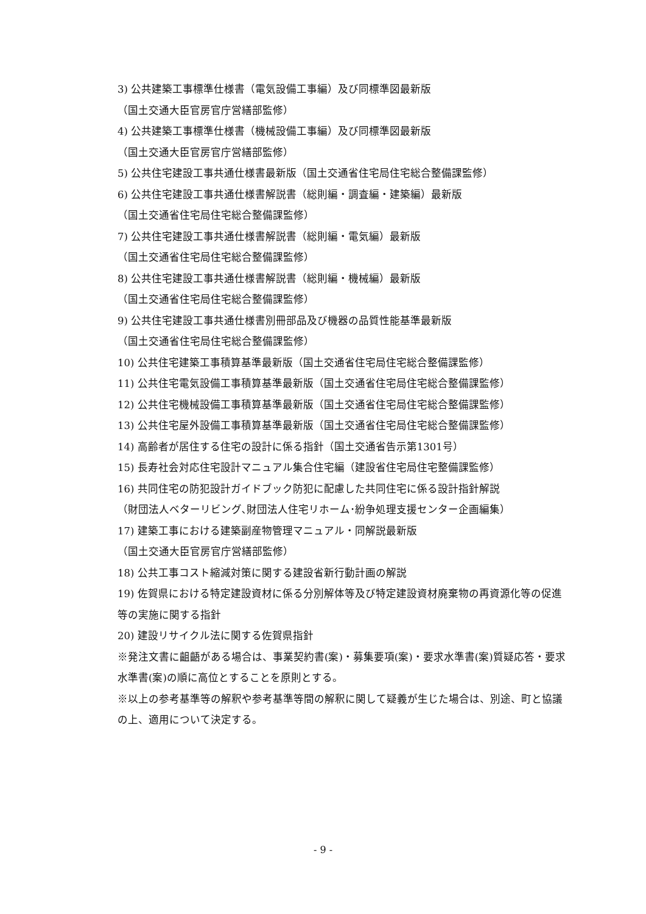3) 公共建築工事標準仕様書（電気設備工事編）及び同標準図最新版
（国土交通大臣官房官庁営繕部監修）
4) 公共建築工事標準仕様書（機械設備工事編）及び同標準図最新版
（国土交通大臣官房官庁営繕部監修）
5) 公共住宅建設工事共通仕様書最新版（国土交通省住宅局住宅総合整備課監修）
6) 公共住宅建設工事共通仕様書解説書（総則編・調査編・建築編）最新版
（国土交通省住宅局住宅総合整備課監修）
7) 公共住宅建設工事共通仕様書解説書（総則編・電気編）最新版
（国土交通省住宅局住宅総合整備課監修）
8) 公共住宅建設工事共通仕様書解説書（総則編・機械編）最新版
（国土交通省住宅局住宅総合整備課監修）
9) 公共住宅建設工事共通仕様書別冊部品及び機器の品質性能基準最新版
（国土交通省住宅局住宅総合整備課監修）
10) 公共住宅建築工事積算基準最新版（国土交通省住宅局住宅総合整備課監修）
11) 公共住宅電気設備工事積算基準最新版（国土交通省住宅局住宅総合整備課監修）
12) 公共住宅機械設備工事積算基準最新版（国土交通省住宅局住宅総合整備課監修）
13) 公共住宅屋外設備工事積算基準最新版（国土交通省住宅局住宅総合整備課監修）
14) 高齢者が居住する住宅の設計に係る指針（国土交通省告示第1301号）
15) 長寿社会対応住宅設計マニュアル集合住宅編（建設省住宅局住宅整備課監修）
16) 共同住宅の防犯設計ガイドブック防犯に配慮した共同住宅に係る設計指針解説
（財団法人ベターリビング､財団法人住宅リホーム･紛争処理支援センター企画編集）
17) 建築工事における建築副産物管理マニュアル・同解説最新版
（国土交通大臣官房官庁営繕部監修）
18) 公共工事コスト縮減対策に関する建設省新行動計画の解説
19) 佐賀県における特定建設資材に係る分別解体等及び特定建設資材廃棄物の再資源化等の促進等の実施に関する指針
20) 建設リサイクル法に関する佐賀県指針
※発注文書に齟齬がある場合は、事業契約書(案)・募集要項(案)・要求水準書(案)質疑応答・要求水準書(案)の順に高位とすることを原則とする。
※以上の参考基準等の解釈や参考基準等間の解釈に関して疑義が生じた場合は、別途、町と協議の上、適用について決定する。
- 9 -